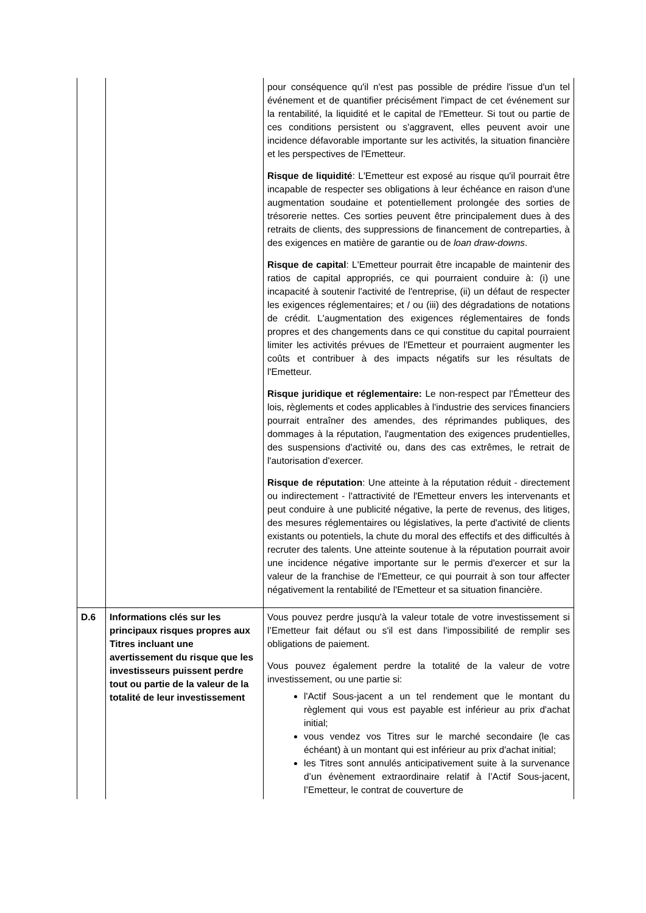| | | pour conséquence qu'il n'est pas possible de prédire l'issue d'un tel événement et de quantifier précisément l'impact de cet événement sur la rentabilité, la liquidité et le capital de l'Emetteur. Si tout ou partie de ces conditions persistent ou s'aggravent, elles peuvent avoir une incidence défavorable importante sur les activités, la situation financière et les perspectives de l'Emetteur. Risque de liquidité : L'Emetteur est exposé au risque qu'il pourrait être incapable de respecter ses obligations à leur échéance en raison d'une augmentation soudaine et potentiellement prolongée des sorties de trésorerie nettes. Ces sorties peuvent être principalement dues à des retraits de clients, des suppressions de financement de contreparties, à des exigences en matière de garantie ou de loan draw-downs . Risque de capital : L'Emetteur pourrait être incapable de maintenir des ratios de capital appropriés, ce qui pourraient conduire à: (i) une incapacité à soutenir l'activité de l'entreprise, (ii) un défaut de respecter les exigences réglementaires; et / ou (iii) des dégradations de notations de crédit. L'augmentation des exigences réglementaires de fonds propres et des changements dans ce qui constitue du capital pourraient limiter les activités prévues de l'Emetteur et pourraient augmenter les coûts et contribuer à des impacts négatifs sur les résultats de l'Emetteur. Risque juridique et réglementaire: Le non-respect par l'Émetteur des lois, règlements et codes applicables à l'industrie des services financiers pourrait entraîner des amendes, des réprimandes publiques, des dommages à la réputation, l'augmentation des exigences prudentielles, des suspensions d'activité ou, dans des cas extrêmes, le retrait de l'autorisation d'exercer. Risque de réputation : Une atteinte à la réputation réduit - directement ou indirectement - l'attractivité de l'Emetteur envers les intervenants et peut conduire à une publicité négative, la perte de revenus, des litiges, des mesures réglementaires ou législatives, la perte d'activité de clients existants ou potentiels, la chute du moral des effectifs et des difficultés à recruter des talents. Une atteinte soutenue à la réputation pourrait avoir une incidence négative importante sur le permis d'exercer et sur la valeur de la franchise de l'Emetteur, ce qui pourrait à son tour affecter négativement la rentabilité de l'Emetteur et sa situation financière. |
| D.6 | Informations clés sur les principaux risques propres aux Titres incluant une avertissement du risque que les investisseurs puissent perdre tout ou partie de la valeur de la totalité de leur investissement | Vous pouvez perdre jusqu'à la valeur totale de votre investissement si l’Emetteur fait défaut ou s'il est dans l'impossibilité de remplir ses obligations de paiement. Vous pouvez également perdre la totalité de la valeur de votre investissement, ou une partie si: l'Actif Sous-jacent a un tel rendement que le montant du règlement qui vous est payable est inférieur au prix d'achat initial; vous vendez vos Titres sur le marché secondaire (le cas échéant) à un montant qui est inférieur au prix d'achat initial; les Titres sont annulés anticipativement suite à la survenance d’un évènement extraordinaire relatif à l’Actif Sous-jacent, l’Emetteur, le contrat de couverture de |